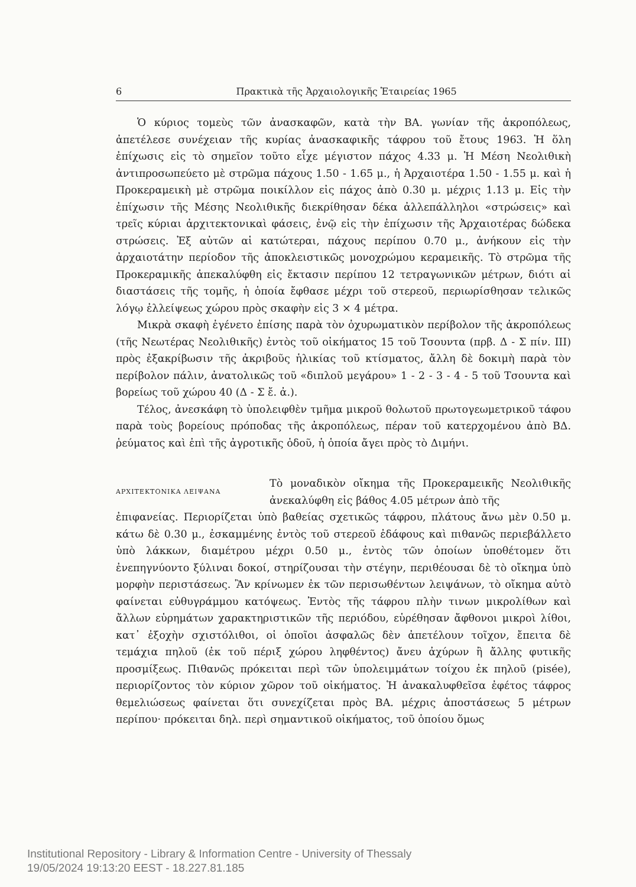6 Πρακτικὰ τῆς Ἀρχαιολογικῆς Ἑταιρείας 1965
Ὁ κύριος τομεὺς τῶν ἀνασκαφῶν, κατὰ τὴν ΒΑ. γωνίαν τῆς ἀκροπόλεως, ἀπετέλεσε συνέχειαν τῆς κυρίας ἀνασκαφικῆς τάφρου τοῦ ἔτους 1963. Ἡ ὅλη ἐπίχωσις εἰς τὸ σημεῖον τοῦτο εἶχε μέγιστον πάχος 4.33 μ. Ἡ Μέση Νεολιθικὴ ἀντιπροσωπεύετο μὲ στρῶμα πάχους 1.50 - 1.65 μ., ἡ Ἀρχαιοτέρα 1.50 - 1.55 μ. καὶ ἡ Προκεραμεικὴ μὲ στρῶμα ποικίλλον εἰς πάχος ἀπὸ 0.30 μ. μέχρις 1.13 μ. Εἰς τὴν ἐπίχωσιν τῆς Μέσης Νεολιθικῆς διεκρίθησαν δέκα ἀλλεπάλληλοι «στρώσεις» καὶ τρεῖς κύριαι ἀρχιτεκτονικαὶ φάσεις, ἐνῷ εἰς τὴν ἐπίχωσιν τῆς Ἀρχαιοτέρας δώδεκα στρώσεις. Ἐξ αὐτῶν αἱ κατώτεραι, πάχους περίπου 0.70 μ., ἀνήκουν εἰς τὴν ἀρχαιοτάτην περίοδον τῆς ἀποκλειστικῶς μονοχρώμου κεραμεικῆς. Τὸ στρῶμα τῆς Προκεραμικῆς ἀπεκαλύφθη εἰς ἔκτασιν περίπου 12 τετραγωνικῶν μέτρων, διότι αἱ διαστάσεις τῆς τομῆς, ἡ ὁποία ἔφθασε μέχρι τοῦ στερεοῦ, περιωρίσθησαν τελικῶς λόγῳ ἐλλείψεως χώρου πρὸς σκαφὴν εἰς 3 × 4 μέτρα.
Μικρὰ σκαφὴ ἐγένετο ἐπίσης παρὰ τὸν ὀχυρωματικὸν περίβολον τῆς ἀκροπόλεως (τῆς Νεωτέρας Νεολιθικῆς) ἐντὸς τοῦ οἰκήματος 15 τοῦ Τσουντα (πρβ. Δ - Σ πίν. ΙΙΙ) πρὸς ἐξακρίβωσιν τῆς ἀκριβοῦς ἡλικίας τοῦ κτίσματος, ἄλλη δὲ δοκιμὴ παρὰ τὸν περίβολον πάλιν, ἀνατολικῶς τοῦ «διπλοῦ μεγάρου» 1 - 2 - 3 - 4 - 5 τοῦ Τσουντα καὶ βορείως τοῦ χώρου 40 (Δ - Σ ἔ. ἀ.).
Τέλος, ἀνεσκάφη τὸ ὑπολειφθὲν τμῆμα μικροῦ θολωτοῦ πρωτογεωμετρικοῦ τάφου παρὰ τοὺς βορείους πρόποδας τῆς ἀκροπόλεως, πέραν τοῦ κατερχομένου ἀπὸ ΒΔ. ῥεύματος καὶ ἐπὶ τῆς ἀγροτικῆς ὁδοῦ, ἡ ὁποία ἄγει πρὸς τὸ Διμήνι.
ΑΡΧΙΤΕΚΤΟΝΙΚΑ ΛΕΙΨΑΝΑ
Τὸ μοναδικὸν οἴκημα τῆς Προκεραμεικῆς Νεολιθικῆς ἀνεκαλύφθη εἰς βάθος 4.05 μέτρων ἀπὸ τῆς
ἐπιφανείας. Περιορίζεται ὑπὸ βαθείας σχετικῶς τάφρου, πλάτους ἄνω μὲν 0.50 μ. κάτω δὲ 0.30 μ., ἐσκαμμένης ἐντὸς τοῦ στερεοῦ ἐδάφους καὶ πιθανῶς περιεβάλλετο ὑπὸ λάκκων, διαμέτρου μέχρι 0.50 μ., ἐντὸς τῶν ὁποίων ὑποθέτομεν ὅτι ἐνεπηγνύοντο ξύλιναι δοκοί, στηρίζουσαι τὴν στέγην, περιθέουσαι δὲ τὸ οἴκημα ὑπὸ μορφὴν περιστάσεως. Ἂν κρίνωμεν ἐκ τῶν περισωθέντων λειψάνων, τὸ οἴκημα αὐτὸ φαίνεται εὐθυγράμμου κατόψεως. Ἐντὸς τῆς τάφρου πλὴν τινων μικρολίθων καὶ ἄλλων εὑρημάτων χαρακτηριστικῶν τῆς περιόδου, εὑρέθησαν ἄφθονοι μικροὶ λίθοι, κατ᾽ ἐξοχὴν σχιστόλιθοι, οἱ ὁποῖοι ἀσφαλῶς δὲν ἀπετέλουν τοῖχον, ἔπειτα δὲ τεμάχια πηλοῦ (ἐκ τοῦ πέριξ χώρου ληφθέντος) ἄνευ ἀχύρων ἢ ἄλλης φυτικῆς προσμίξεως. Πιθανῶς πρόκειται περὶ τῶν ὑπολειμμάτων τοίχου ἐκ πηλοῦ (pisée), περιορίζοντος τὸν κύριον χῶρον τοῦ οἰκήματος. Ἡ ἀνακαλυφθεῖσα ἐφέτος τάφρος θεμελιώσεως φαίνεται ὅτι συνεχίζεται πρὸς ΒΑ. μέχρις ἀποστάσεως 5 μέτρων περίπου· πρόκειται δηλ. περὶ σημαντικοῦ οἰκήματος, τοῦ ὁποίου ὅμως
Institutional Repository - Library & Information Centre - University of Thessaly
19/05/2024 19:13:20 EEST - 18.227.81.185